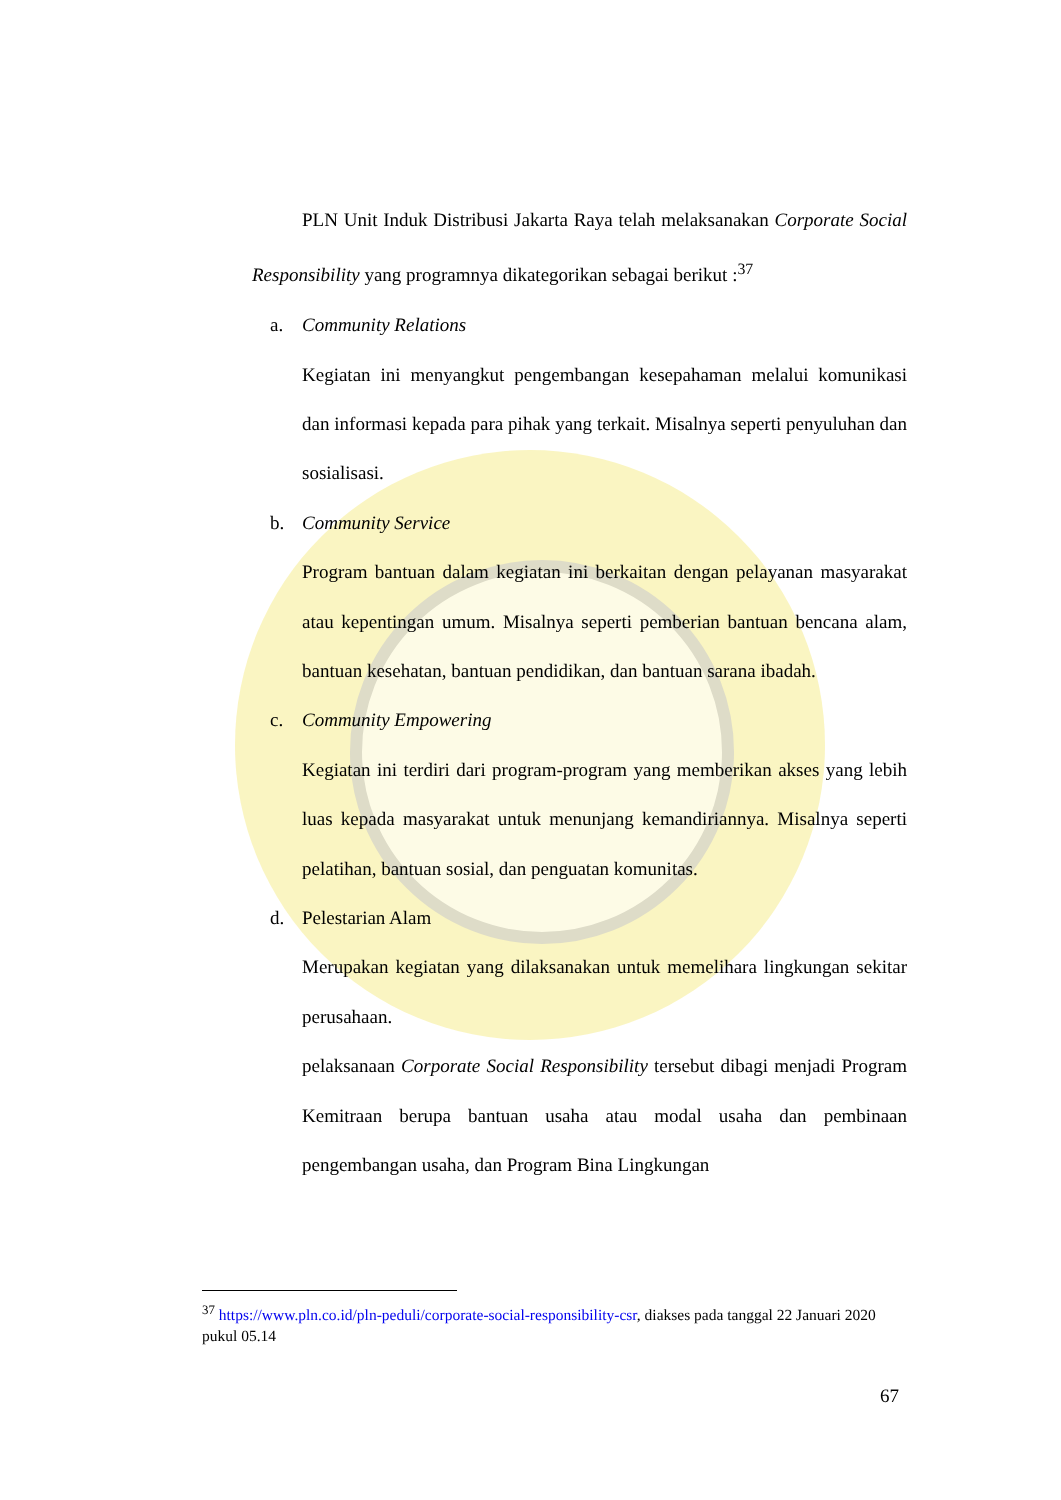PLN Unit Induk Distribusi Jakarta Raya telah melaksanakan Corporate Social Responsibility yang programnya dikategorikan sebagai berikut :<sup>37</sup>
a. Community Relations
Kegiatan ini menyangkut pengembangan kesepahaman melalui komunikasi dan informasi kepada para pihak yang terkait. Misalnya seperti penyuluhan dan sosialisasi.
b. Community Service
Program bantuan dalam kegiatan ini berkaitan dengan pelayanan masyarakat atau kepentingan umum. Misalnya seperti pemberian bantuan bencana alam, bantuan kesehatan, bantuan pendidikan, dan bantuan sarana ibadah.
c. Community Empowering
Kegiatan ini terdiri dari program-program yang memberikan akses yang lebih luas kepada masyarakat untuk menunjang kemandiriannya. Misalnya seperti pelatihan, bantuan sosial, dan penguatan komunitas.
d. Pelestarian Alam
Merupakan kegiatan yang dilaksanakan untuk memelihara lingkungan sekitar perusahaan.
pelaksanaan Corporate Social Responsibility tersebut dibagi menjadi Program Kemitraan berupa bantuan usaha atau modal usaha dan pembinaan pengembangan usaha, dan Program Bina Lingkungan
<sup>37</sup> https://www.pln.co.id/pln-peduli/corporate-social-responsibility-csr, diakses pada tanggal 22 Januari 2020 pukul 05.14
67